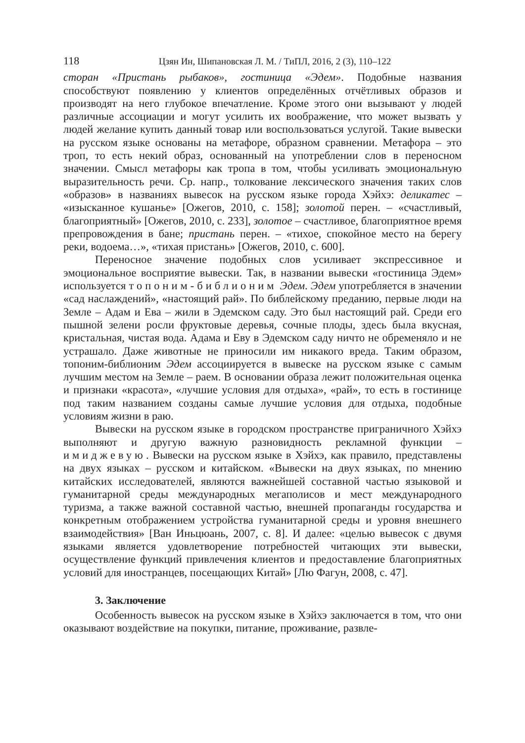118 Цзян Ин, Шипановская Л. М. / ТиПЛ, 2016, 2 (3), 110–122
сторан «Пристань рыбаков», гостиница «Эдем». Подобные названия способствуют появлению у клиентов определённых отчётливых образов и производят на него глубокое впечатление. Кроме этого они вызывают у людей различные ассоциации и могут усилить их воображение, что может вызвать у людей желание купить данный товар или воспользоваться услугой. Такие вывески на русском языке основаны на метафоре, образном сравнении. Метафора – это троп, то есть некий образ, основанный на употреблении слов в переносном значении. Смысл метафоры как тропа в том, чтобы усиливать эмоциональную выразительность речи. Ср. напр., толкование лексического значения таких слов «образов» в названиях вывесок на русском языке города Хэйхэ: деликатес – «изысканное кушанье» [Ожегов, 2010, с. 158]; золотой перен. – «счастливый, благоприятный» [Ожегов, 2010, с. 233], золотое – счастливое, благоприятное время препровождения в бане; пристань перен. – «тихое, спокойное место на берегу реки, водоема…», «тихая пристань» [Ожегов, 2010, с. 600].
Переносное значение подобных слов усиливает экспрессивное и эмоциональное восприятие вывески. Так, в названии вывески «гостиница Эдем» используется топоним-библионим Эдем. Эдем употребляется в значении «сад наслаждений», «настоящий рай». По библейскому преданию, первые люди на Земле – Адам и Ева – жили в Эдемском саду. Это был настоящий рай. Среди его пышной зелени росли фруктовые деревья, сочные плоды, здесь была вкусная, кристальная, чистая вода. Адама и Еву в Эдемском саду ничто не обременяло и не устрашало. Даже животные не приносили им никакого вреда. Таким образом, топоним-библионим Эдем ассоциируется в вывеске на русском языке с самым лучшим местом на Земле – раем. В основании образа лежит положительная оценка и признаки «красота», «лучшие условия для отдыха», «рай», то есть в гостинице под таким названием созданы самые лучшие условия для отдыха, подобные условиям жизни в раю.
Вывески на русском языке в городском пространстве приграничного Хэйхэ выполняют и другую важную разновидность рекламной функции – имиджевую. Вывески на русском языке в Хэйхэ, как правило, представлены на двух языках – русском и китайском. «Вывески на двух языках, по мнению китайских исследователей, являются важнейшей составной частью языковой и гуманитарной среды международных мегаполисов и мест международного туризма, а также важной составной частью, внешней пропаганды государства и конкретным отображением устройства гуманитарной среды и уровня внешнего взаимодействия» [Ван Иньцюань, 2007, с. 8]. И далее: «целью вывесок с двумя языками является удовлетворение потребностей читающих эти вывески, осуществление функций привлечения клиентов и предоставление благоприятных условий для иностранцев, посещающих Китай» [Лю Фагун, 2008, с. 47].
3. Заключение
Особенность вывесок на русском языке в Хэйхэ заключается в том, что они оказывают воздействие на покупки, питание, проживание, развле-